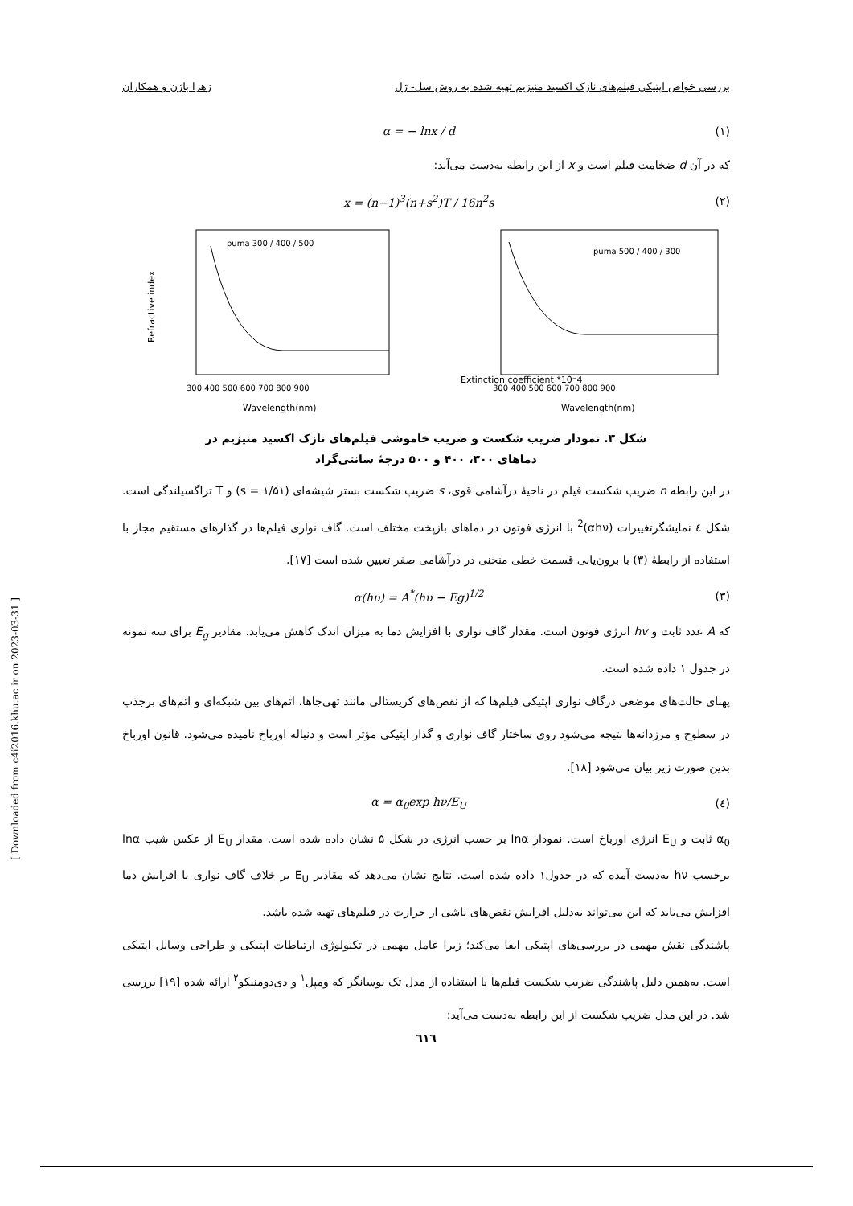بررسی خواص اپتیکی فیلم‌های نازک اکسید منیزیم تهیه شده به روش سل- ژل زهرا باژن و همکاران
α = − lnx / d (۱)
که در آن d ضخامت فیلم است و x از این رابطه به‌دست می‌آید:
x = (n−1)<sup>3</sup>(n+s<sup>2</sup>)T / 16n<sup>2</sup>s (۲)
Refractive index
puma 300 / 400 / 500
Wavelength(nm)
300 400 500 600 700 800 900
Extinction coefficient *10⁻4
puma 500 / 400 / 300
Wavelength(nm)
300 400 500 600 700 800 900
شکل ۳. نمودار ضریب شکست و ضریب خاموشی فیلم‌های نازک اکسید منیزیم در
دماهای ۳۰۰، ۴۰۰ و ۵۰۰ درجهٔ سانتی‌گراد
در این رابطه n ضریب شکست فیلم در ناحیهٔ درآشامی قوی، s ضریب شکست بستر شیشه‌ای (s = ۱/۵۱) و T تراگسیلندگی است. شکل ٤ نمایشگرتغییرات (αhν)<sup>2</sup> با انرژی فوتون در دماهای بازپخت مختلف است. گاف نواری فیلم‌ها در گذارهای مستقیم مجاز با استفاده از رابطهٔ (۳) با برون‌یابی قسمت خطی منحنی در درآشامی صفر تعیین شده است [۱۷].
α(hυ) = A<sup>*</sup>(hυ − Eg)<sup>1/2</sup> (۳)
که A عدد ثابت و hv انرژی فوتون است. مقدار گاف نواری با افزایش دما به میزان اندک کاهش می‌یابد. مقادیر E<sub>g</sub> برای سه نمونه در جدول ۱ داده شده است.
پهنای حالت‌های موضعی درگاف نواری اپتیکی فیلم‌ها که از نقص‌های کریستالی مانند تهی‌جاها، اتم‌های بین شبکه‌ای و اتم‌های برجذب در سطوح و مرزدانه‌ها نتیجه می‌شود روی ساختار گاف نواری و گذار اپتیکی مؤثر است و دنباله اورباخ نامیده می‌شود. قانون اورباخ بدین صورت زیر بیان می‌شود [۱۸].
α = α<sub>0</sub>exp hν/E<sub>U</sub> (٤)
α<sub>0</sub> ثابت و E<sub>U</sub> انرژی اورباخ است. نمودار lnα بر حسب انرژی در شکل ۵ نشان داده شده است. مقدار E<sub>U</sub> از عکس شیب lnα برحسب hν به‌دست آمده که در جدول۱ داده شده است. نتایج نشان می‌دهد که مقادیر E<sub>U</sub> بر خلاف گاف نواری با افزایش دما افزایش می‌یابد که این می‌تواند به‌دلیل افزایش نقص‌های ناشی از حرارت در فیلم‌های تهیه شده باشد.
پاشندگی نقش مهمی در بررسی‌های اپتیکی ایفا می‌کند؛ زیرا عامل مهمی در تکنولوژی ارتباطات اپتیکی و طراحی وسایل اپتیکی است. به‌همین دلیل پاشندگی ضریب شکست فیلم‌ها با استفاده از مدل تک نوسانگر که ومپل<sup>۱</sup> و دی‌دومنیکو<sup>۲</sup> ارائه شده [۱۹] بررسی شد. در این مدل ضریب شکست از این رابطه به‌دست می‌آید:
٦١٦
[ Downloaded from c4i2016.khu.ac.ir on 2023-03-31 ]